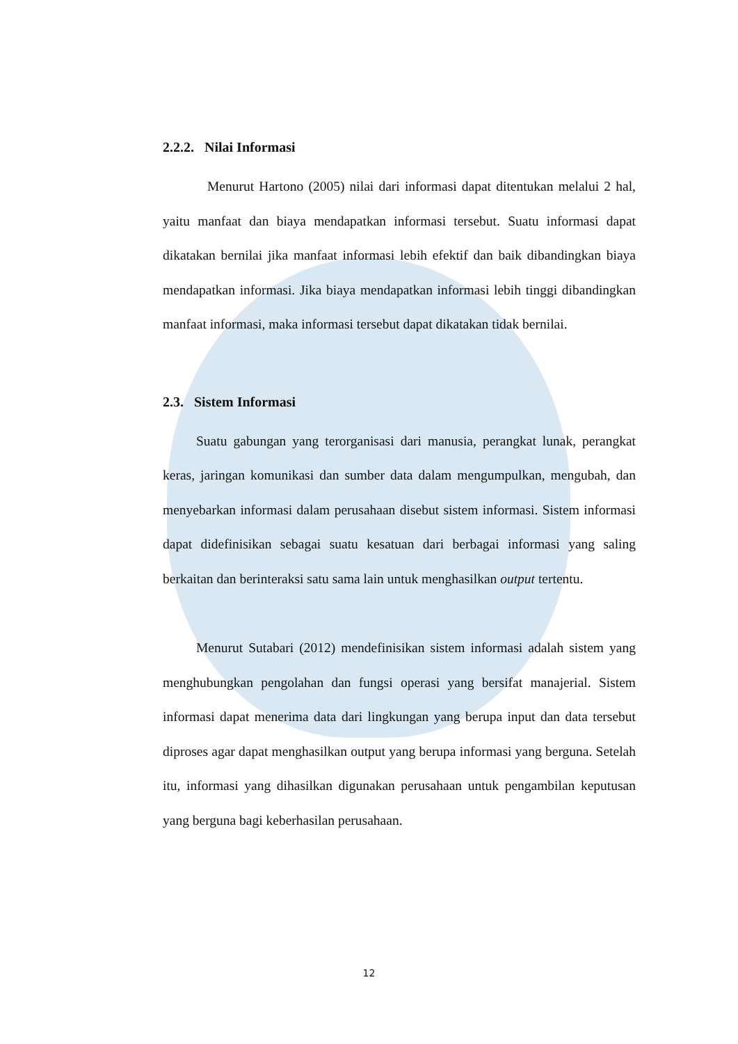2.2.2. Nilai Informasi
Menurut Hartono (2005) nilai dari informasi dapat ditentukan melalui 2 hal, yaitu manfaat dan biaya mendapatkan informasi tersebut. Suatu informasi dapat dikatakan bernilai jika manfaat informasi lebih efektif dan baik dibandingkan biaya mendapatkan informasi. Jika biaya mendapatkan informasi lebih tinggi dibandingkan manfaat informasi, maka informasi tersebut dapat dikatakan tidak bernilai.
2.3. Sistem Informasi
Suatu gabungan yang terorganisasi dari manusia, perangkat lunak, perangkat keras, jaringan komunikasi dan sumber data dalam mengumpulkan, mengubah, dan menyebarkan informasi dalam perusahaan disebut sistem informasi. Sistem informasi dapat didefinisikan sebagai suatu kesatuan dari berbagai informasi yang saling berkaitan dan berinteraksi satu sama lain untuk menghasilkan output tertentu.
Menurut Sutabari (2012) mendefinisikan sistem informasi adalah sistem yang menghubungkan pengolahan dan fungsi operasi yang bersifat manajerial. Sistem informasi dapat menerima data dari lingkungan yang berupa input dan data tersebut diproses agar dapat menghasilkan output yang berupa informasi yang berguna. Setelah itu, informasi yang dihasilkan digunakan perusahaan untuk pengambilan keputusan yang berguna bagi keberhasilan perusahaan.
12